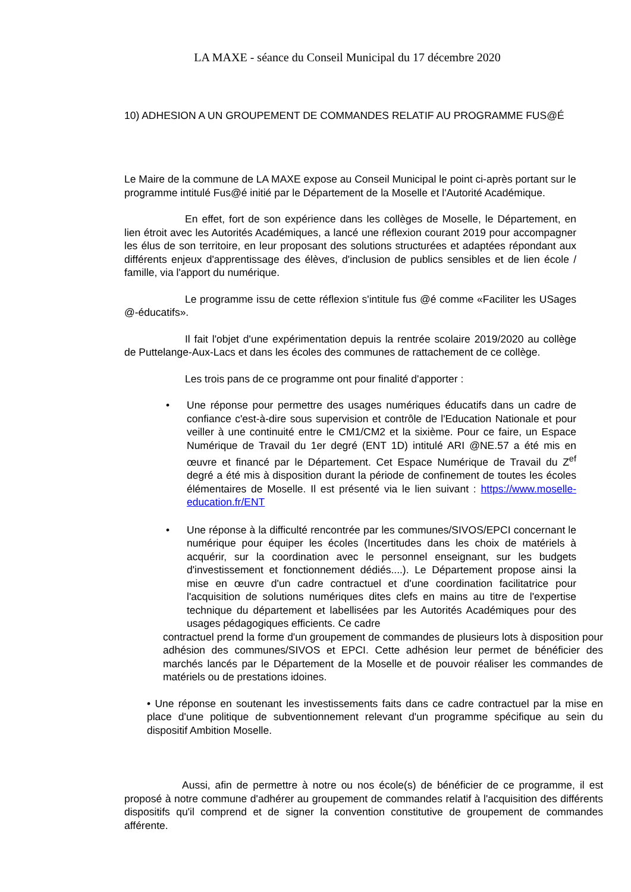LA MAXE - séance du Conseil Municipal du 17 décembre 2020
10) ADHESION A UN GROUPEMENT DE COMMANDES RELATIF AU PROGRAMME FUS@É
Le Maire de la commune de LA MAXE expose au Conseil Municipal le point ci-après portant sur le programme intitulé Fus@é initié par le Département de la Moselle et l'Autorité Académique.
En effet, fort de son expérience dans les collèges de Moselle, le Département, en lien étroit avec les Autorités Académiques, a lancé une réflexion courant 2019 pour accompagner les élus de son territoire, en leur proposant des solutions structurées et adaptées répondant aux différents enjeux d'apprentissage des élèves, d'inclusion de publics sensibles et de lien école / famille, via l'apport du numérique.
Le programme issu de cette réflexion s'intitule fus @é comme «Faciliter les USages @-éducatifs».
Il fait l'objet d'une expérimentation depuis la rentrée scolaire 2019/2020 au collège de Puttelange-Aux-Lacs et dans les écoles des communes de rattachement de ce collège.
Les trois pans de ce programme ont pour finalité d'apporter :
• Une réponse pour permettre des usages numériques éducatifs dans un cadre de confiance c'est-à-dire sous supervision et contrôle de l'Education Nationale et pour veiller à une continuité entre le CM1/CM2 et la sixième. Pour ce faire, un Espace Numérique de Travail du 1er degré (ENT 1D) intitulé ARI @NE.57 a été mis en œuvre et financé par le Département. Cet Espace Numérique de Travail du Z<sup>ef</sup> degré a été mis à disposition durant la période de confinement de toutes les écoles élémentaires de Moselle. Il est présenté via le lien suivant : https://www.moselle-education.fr/ENT
• Une réponse à la difficulté rencontrée par les communes/SIVOS/EPCI concernant le numérique pour équiper les écoles (Incertitudes dans les choix de matériels à acquérir, sur la coordination avec le personnel enseignant, sur les budgets d'investissement et fonctionnement dédiés....). Le Département propose ainsi la mise en œuvre d'un cadre contractuel et d'une coordination facilitatrice pour l'acquisition de solutions numériques dites clefs en mains au titre de l'expertise technique du département et labellisées par les Autorités Académiques pour des usages pédagogiques efficients. Ce cadre
contractuel prend la forme d'un groupement de commandes de plusieurs lots à disposition pour adhésion des communes/SIVOS et EPCI. Cette adhésion leur permet de bénéficier des marchés lancés par le Département de la Moselle et de pouvoir réaliser les commandes de matériels ou de prestations idoines.
• Une réponse en soutenant les investissements faits dans ce cadre contractuel par la mise en place d'une politique de subventionnement relevant d'un programme spécifique au sein du dispositif Ambition Moselle.
Aussi, afin de permettre à notre ou nos école(s) de bénéficier de ce programme, il est proposé à notre commune d'adhérer au groupement de commandes relatif à l'acquisition des différents dispositifs qu'il comprend et de signer la convention constitutive de groupement de commandes afférente.